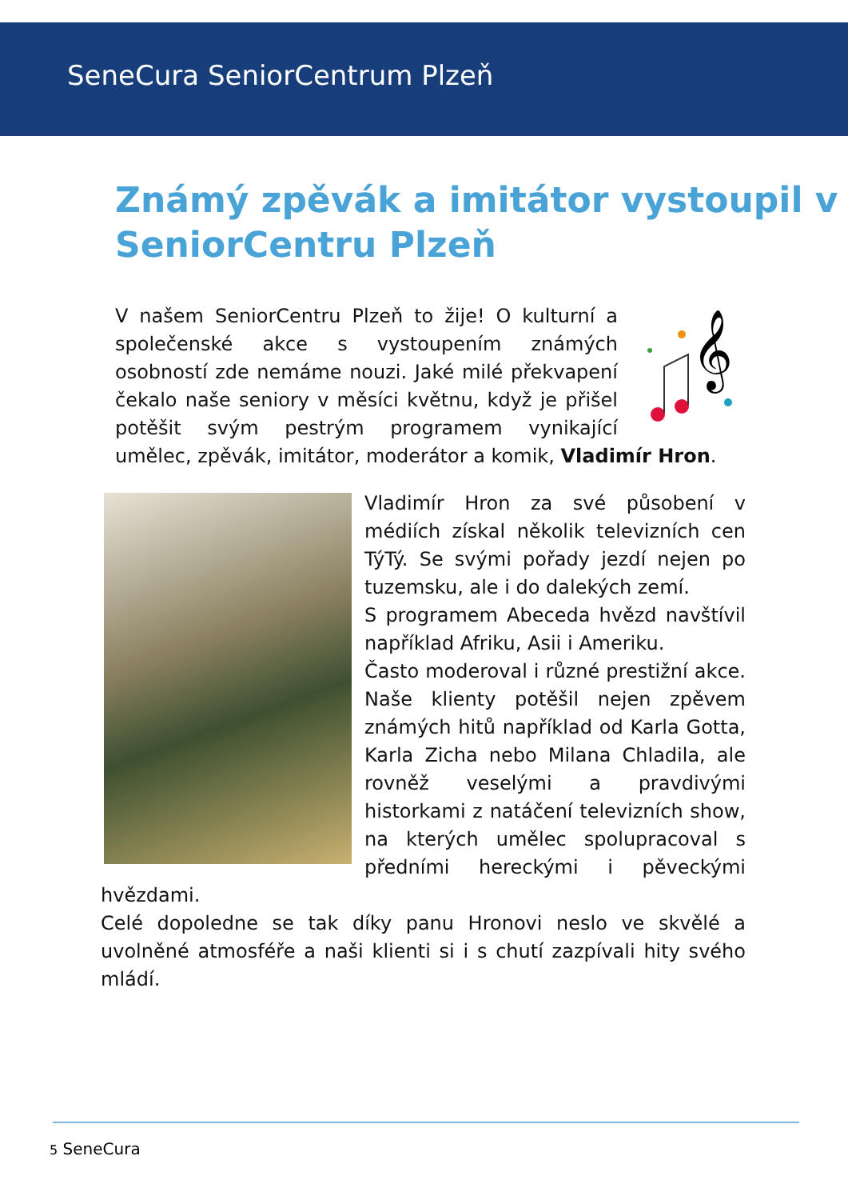SeneCura SeniorCentrum Plzeň
Známý zpěvák a imitátor vystoupil v SeniorCentru Plzeň
𝄞
V našem SeniorCentru Plzeň to žije! O kulturní a společenské akce s vystoupením známých osobností zde nemáme nouzi. Jaké milé překvapení čekalo naše seniory v měsíci květnu, když je přišel potěšit svým pestrým programem vynikající umělec, zpěvák, imitátor, moderátor a komik, Vladimír Hron.
Vladimír Hron za své působení v médiích získal několik televizních cen TýTý. Se svými pořady jezdí nejen po tuzemsku, ale i do dalekých zemí.
S programem Abeceda hvězd navštívil například Afriku, Asii i Ameriku.
Často moderoval i různé prestižní akce. Naše klienty potěšil nejen zpěvem známých hitů například od Karla Gotta, Karla Zicha nebo Milana Chladila, ale rovněž veselými a pravdivými historkami z natáčení televizních show, na kterých umělec spolupracoval s předními hereckými i pěveckými hvězdami.
Celé dopoledne se tak díky panu Hronovi neslo ve skvělé a uvolněné atmosféře a naši klienti si i s chutí zazpívali hity svého mládí.
5 SeneCura